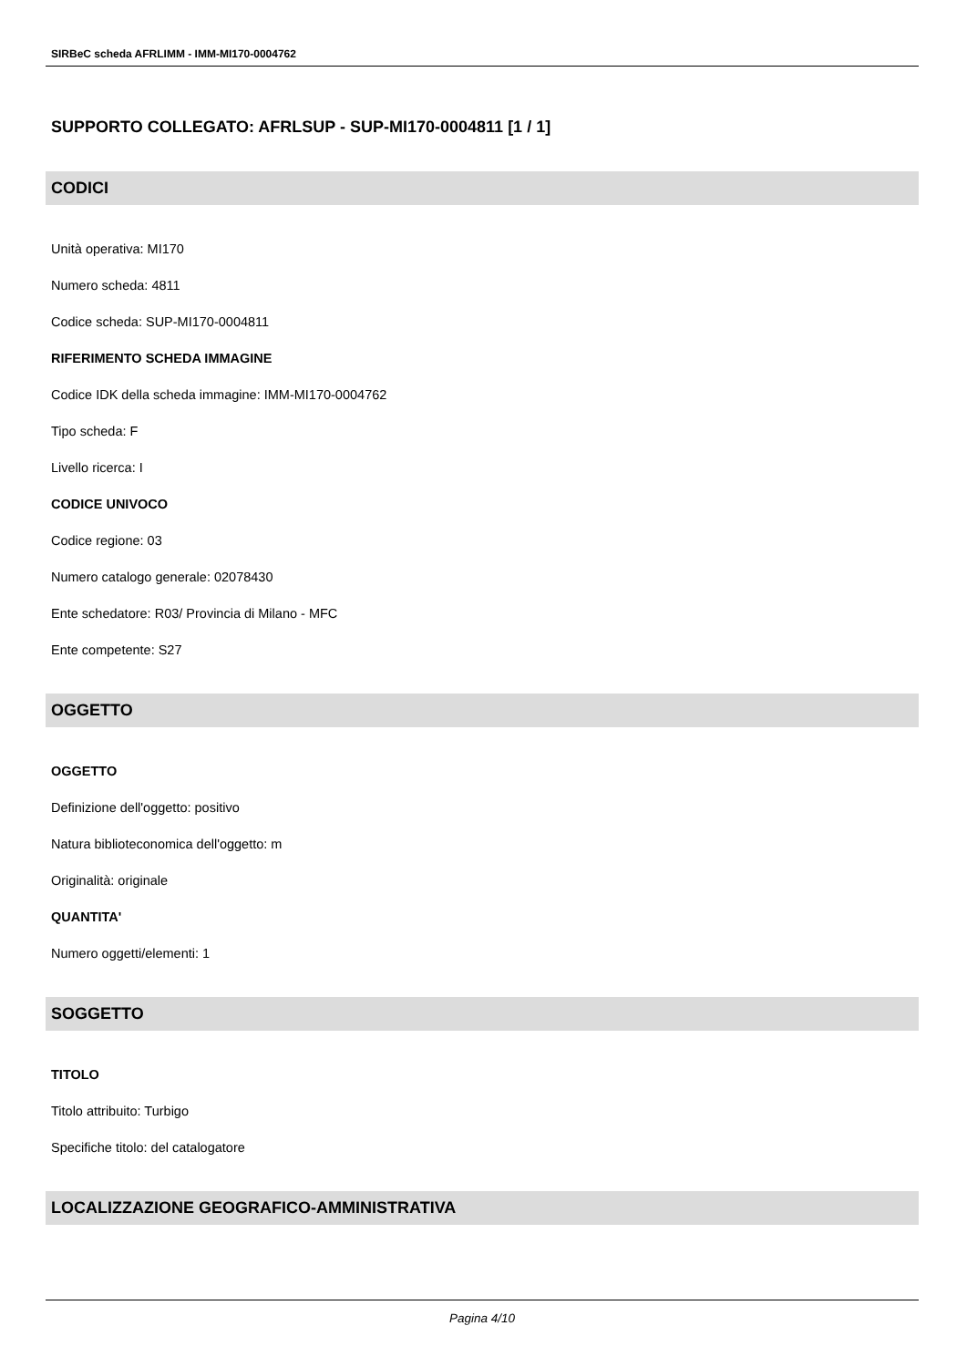SIRBeC scheda AFRLIMM - IMM-MI170-0004762
SUPPORTO COLLEGATO: AFRLSUP - SUP-MI170-0004811 [1 / 1]
CODICI
Unità operativa: MI170
Numero scheda: 4811
Codice scheda: SUP-MI170-0004811
RIFERIMENTO SCHEDA IMMAGINE
Codice IDK della scheda immagine: IMM-MI170-0004762
Tipo scheda: F
Livello ricerca: I
CODICE UNIVOCO
Codice regione: 03
Numero catalogo generale: 02078430
Ente schedatore: R03/ Provincia di Milano - MFC
Ente competente: S27
OGGETTO
OGGETTO
Definizione dell'oggetto: positivo
Natura biblioteconomica dell'oggetto: m
Originalità: originale
QUANTITA'
Numero oggetti/elementi: 1
SOGGETTO
TITOLO
Titolo attribuito: Turbigo
Specifiche titolo: del catalogatore
LOCALIZZAZIONE GEOGRAFICO-AMMINISTRATIVA
Pagina 4/10